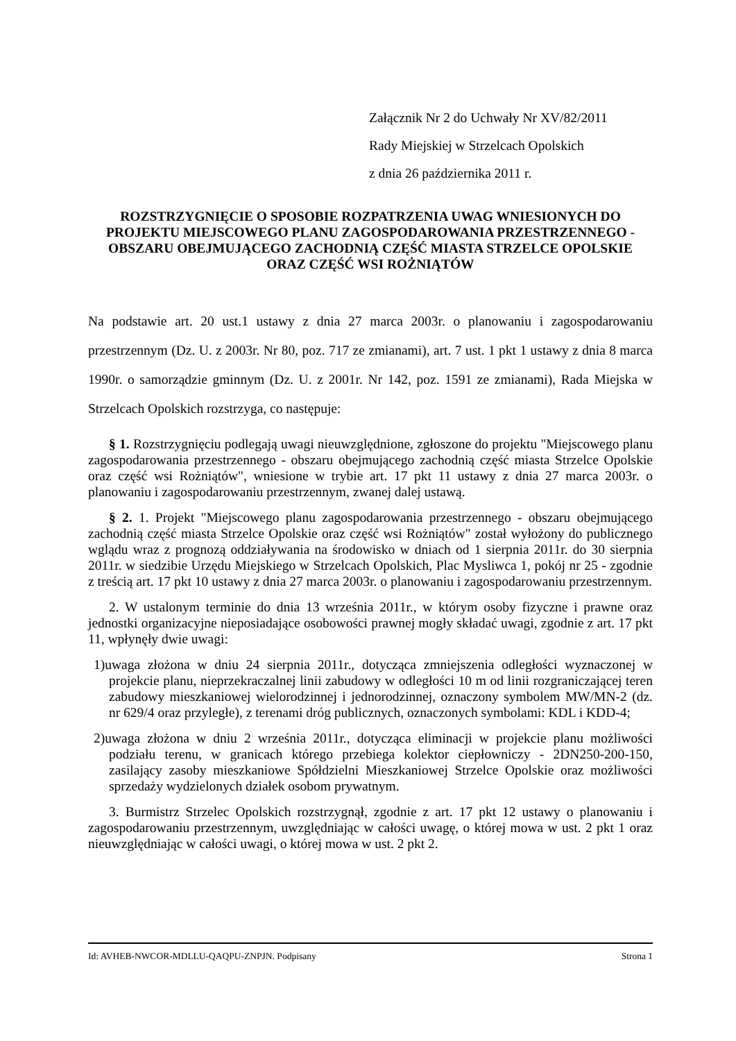Załącznik Nr 2 do Uchwały Nr XV/82/2011
Rady Miejskiej w Strzelcach Opolskich
z dnia 26 października 2011 r.
ROZSTRZYGNIĘCIE O SPOSOBIE ROZPATRZENIA UWAG WNIESIONYCH DO PROJEKTU MIEJSCOWEGO PLANU ZAGOSPODAROWANIA PRZESTRZENNEGO - OBSZARU OBEJMUJĄCEGO ZACHODNIĄ CZĘŚĆ MIASTA STRZELCE OPOLSKIE ORAZ CZĘŚĆ WSI ROŻNIĄTÓW
Na podstawie art. 20 ust.1 ustawy z dnia 27 marca 2003r. o planowaniu i zagospodarowaniu przestrzennym (Dz. U. z 2003r. Nr 80, poz. 717 ze zmianami), art. 7 ust. 1 pkt 1 ustawy z dnia 8 marca 1990r. o samorządzie gminnym (Dz. U. z 2001r. Nr 142, poz. 1591 ze zmianami), Rada Miejska w Strzelcach Opolskich rozstrzyga, co następuje:
§ 1. Rozstrzygnięciu podlegają uwagi nieuwzględnione, zgłoszone do projektu "Miejscowego planu zagospodarowania przestrzennego - obszaru obejmującego zachodnią część miasta Strzelce Opolskie oraz część wsi Rożniątów", wniesione w trybie art. 17 pkt 11 ustawy z dnia 27 marca 2003r. o planowaniu i zagospodarowaniu przestrzennym, zwanej dalej ustawą.
§ 2. 1. Projekt "Miejscowego planu zagospodarowania przestrzennego - obszaru obejmującego zachodnią część miasta Strzelce Opolskie oraz część wsi Rożniątów" został wyłożony do publicznego wglądu wraz z prognozą oddziaływania na środowisko w dniach od 1 sierpnia 2011r. do 30 sierpnia 2011r. w siedzibie Urzędu Miejskiego w Strzelcach Opolskich, Plac Mysliwca 1, pokój nr 25 - zgodnie z treścią art. 17 pkt 10 ustawy z dnia 27 marca 2003r. o planowaniu i zagospodarowaniu przestrzennym.
2. W ustalonym terminie do dnia 13 września 2011r., w którym osoby fizyczne i prawne oraz jednostki organizacyjne nieposiadające osobowości prawnej mogły składać uwagi, zgodnie z art. 17 pkt 11, wpłynęły dwie uwagi:
1)uwaga złożona w dniu 24 sierpnia 2011r., dotycząca zmniejszenia odległości wyznaczonej w projekcie planu, nieprzekraczalnej linii zabudowy w odległości 10 m od linii rozgraniczającej teren zabudowy mieszkaniowej wielorodzinnej i jednorodzinnej, oznaczony symbolem MW/MN-2 (dz. nr 629/4 oraz przyległe), z terenami dróg publicznych, oznaczonych symbolami: KDL i KDD-4;
2)uwaga złożona w dniu 2 września 2011r., dotycząca eliminacji w projekcie planu możliwości podziału terenu, w granicach którego przebiega kolektor ciepłowniczy - 2DN250-200-150, zasilający zasoby mieszkaniowe Spółdzielni Mieszkaniowej Strzelce Opolskie oraz możliwości sprzedaży wydzielonych działek osobom prywatnym.
3. Burmistrz Strzelec Opolskich rozstrzygnął, zgodnie z art. 17 pkt 12 ustawy o planowaniu i zagospodarowaniu przestrzennym, uwzględniając w całości uwagę, o której mowa w ust. 2 pkt 1 oraz nieuwzględniając w całości uwagi, o której mowa w ust. 2 pkt 2.
Id: AVHEB-NWCOR-MDLLU-QAQPU-ZNPJN. Podpisany Strona 1